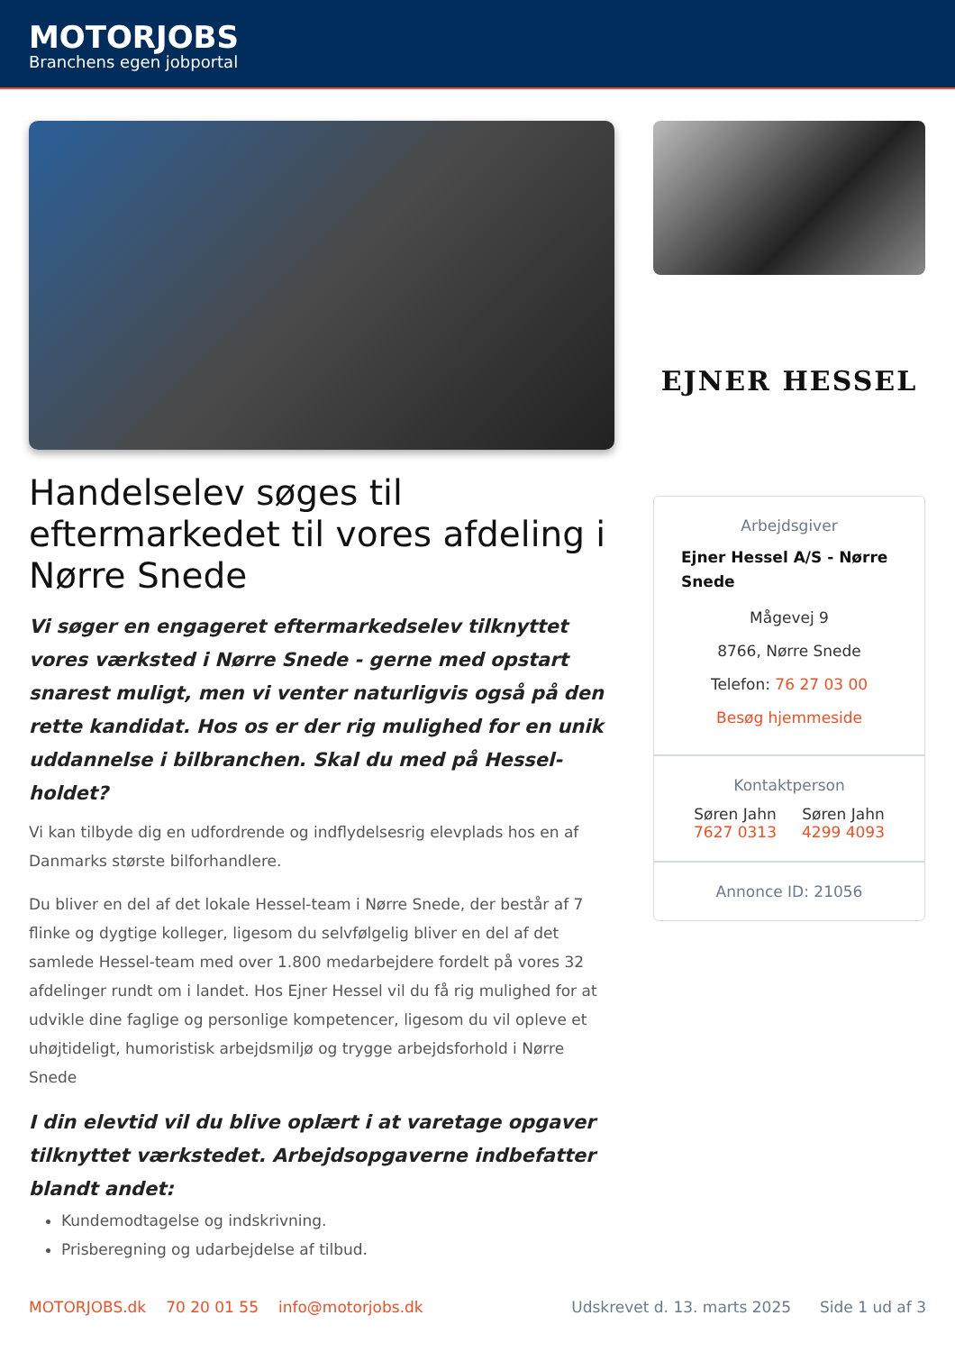MOTORJOBS
Branchens egen jobportal
Handelselev søges til eftermarkedet til vores afdeling i Nørre Snede
Vi søger en engageret eftermarkedselev tilknyttet vores værksted i Nørre Snede - gerne med opstart snarest muligt, men vi venter naturligvis også på den rette kandidat. Hos os er der rig mulighed for en unik uddannelse i bilbranchen. Skal du med på Hessel-holdet?
Vi kan tilbyde dig en udfordrende og indflydelsesrig elevplads hos en af Danmarks største bilforhandlere.
Du bliver en del af det lokale Hessel-team i Nørre Snede, der består af 7 flinke og dygtige kolleger, ligesom du selvfølgelig bliver en del af det samlede Hessel-team med over 1.800 medarbejdere fordelt på vores 32 afdelinger rundt om i landet. Hos Ejner Hessel vil du få rig mulighed for at udvikle dine faglige og personlige kompetencer, ligesom du vil opleve et uhøjtideligt, humoristisk arbejdsmiljø og trygge arbejdsforhold i Nørre Snede
I din elevtid vil du blive oplært i at varetage opgaver tilknyttet værkstedet. Arbejdsopgaverne indbefatter blandt andet:
Kundemodtagelse og indskrivning.
Prisberegning og udarbejdelse af tilbud.
EJNER HESSEL
Arbejdsgiver
Ejner Hessel A/S - Nørre Snede
Mågevej 9
8766, Nørre Snede
Telefon: 76 27 03 00
Besøg hjemmeside
Kontaktperson
Søren Jahn
7627 0313
Søren Jahn
4299 4093
Annonce ID: 21056
MOTORJOBS.dk 70 20 01 55 info@motorjobs.dk Udskrevet d. 13. marts 2025 Side 1 ud af 3